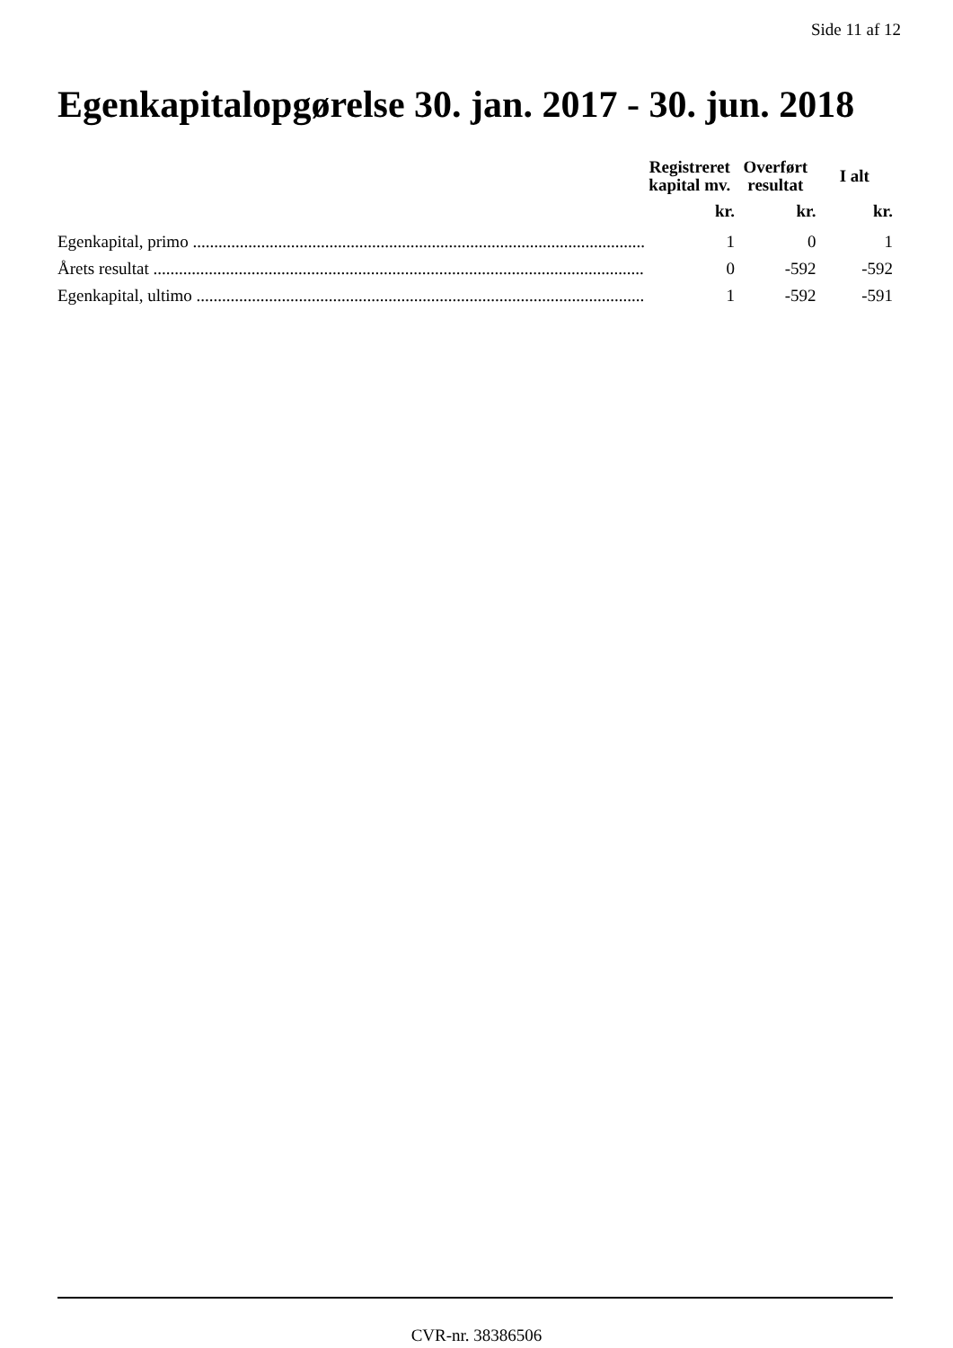Side 11 af 12
Egenkapitalopgørelse 30. jan. 2017 - 30. jun. 2018
| | Registreret kapital mv. | Overført resultat | I alt |
| --- | --- | --- | --- |
| | kr. | kr. | kr. |
| Egenkapital, primo | 1 | 0 | 1 |
| Årets resultat | 0 | -592 | -592 |
| Egenkapital, ultimo | 1 | -592 | -591 |
CVR-nr. 38386506